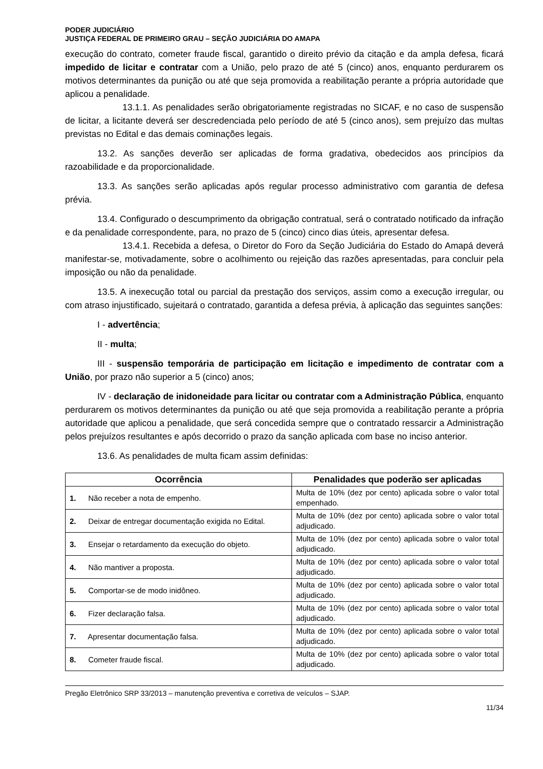PODER JUDICIÁRIO
JUSTIÇA FEDERAL DE PRIMEIRO GRAU – SEÇÃO JUDICIÁRIA DO AMAPA
execução do contrato, cometer fraude fiscal, garantido o direito prévio da citação e da ampla defesa, ficará impedido de licitar e contratar com a União, pelo prazo de até 5 (cinco) anos, enquanto perdurarem os motivos determinantes da punição ou até que seja promovida a reabilitação perante a própria autoridade que aplicou a penalidade.
13.1.1. As penalidades serão obrigatoriamente registradas no SICAF, e no caso de suspensão de licitar, a licitante deverá ser descredenciada pelo período de até 5 (cinco anos), sem prejuízo das multas previstas no Edital e das demais cominações legais.
13.2. As sanções deverão ser aplicadas de forma gradativa, obedecidos aos princípios da razoabilidade e da proporcionalidade.
13.3. As sanções serão aplicadas após regular processo administrativo com garantia de defesa prévia.
13.4. Configurado o descumprimento da obrigação contratual, será o contratado notificado da infração e da penalidade correspondente, para, no prazo de 5 (cinco) cinco dias úteis, apresentar defesa.
13.4.1. Recebida a defesa, o Diretor do Foro da Seção Judiciária do Estado do Amapá deverá manifestar-se, motivadamente, sobre o acolhimento ou rejeição das razões apresentadas, para concluir pela imposição ou não da penalidade.
13.5. A inexecução total ou parcial da prestação dos serviços, assim como a execução irregular, ou com atraso injustificado, sujeitará o contratado, garantida a defesa prévia, à aplicação das seguintes sanções:
I - advertência;
II - multa;
III - suspensão temporária de participação em licitação e impedimento de contratar com a União, por prazo não superior a 5 (cinco) anos;
IV - declaração de inidoneidade para licitar ou contratar com a Administração Pública, enquanto perdurarem os motivos determinantes da punição ou até que seja promovida a reabilitação perante a própria autoridade que aplicou a penalidade, que será concedida sempre que o contratado ressarcir a Administração pelos prejuízos resultantes e após decorrido o prazo da sanção aplicada com base no inciso anterior.
13.6. As penalidades de multa ficam assim definidas:
| Ocorrência | Penalidades que poderão ser aplicadas |
| --- | --- |
| 1. Não receber a nota de empenho. | Multa de 10% (dez por cento) aplicada sobre o valor total empenhado. |
| 2. Deixar de entregar documentação exigida no Edital. | Multa de 10% (dez por cento) aplicada sobre o valor total adjudicado. |
| 3. Ensejar o retardamento da execução do objeto. | Multa de 10% (dez por cento) aplicada sobre o valor total adjudicado. |
| 4. Não mantiver a proposta. | Multa de 10% (dez por cento) aplicada sobre o valor total adjudicado. |
| 5. Comportar-se de modo inidôneo. | Multa de 10% (dez por cento) aplicada sobre o valor total adjudicado. |
| 6. Fizer declaração falsa. | Multa de 10% (dez por cento) aplicada sobre o valor total adjudicado. |
| 7. Apresentar documentação falsa. | Multa de 10% (dez por cento) aplicada sobre o valor total adjudicado. |
| 8. Cometer fraude fiscal. | Multa de 10% (dez por cento) aplicada sobre o valor total adjudicado. |
Pregão Eletrônico SRP 33/2013 – manutenção preventiva e corretiva de veículos – SJAP.
11/34